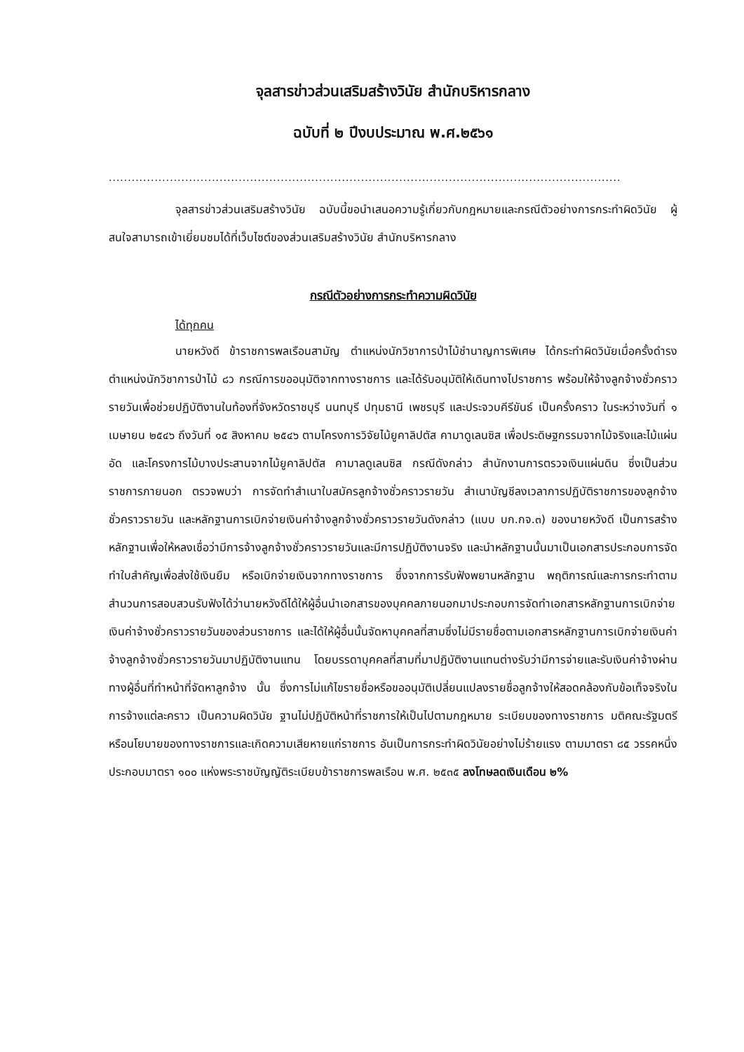จุลสารข่าวส่วนเสริมสร้างวินัย สำนักบริหารกลาง
ฉบับที่ ๒ ปีงบประมาณ พ.ศ.๒๕๖๑
......................................................................................................................................
จุลสารข่าวส่วนเสริมสร้างวินัย ฉบับนี้ขอนำเสนอความรู้เกี่ยวกับกฎหมายและกรณีตัวอย่างการกระทำผิดวินัย ผู้สนใจสามารถเข้าเยี่ยมชมได้ที่เว็บไซต์ของส่วนเสริมสร้างวินัย สำนักบริหารกลาง
กรณีตัวอย่างการกระทำความผิดวินัย
ได้ทุกคน
นายหวังดี ข้าราชการพลเรือนสามัญ ตำแหน่งนักวิชาการป่าไม้ชำนาญการพิเศษ ได้กระทำผิดวินัยเมื่อครั้งดำรงตำแหน่งนักวิชาการป่าไม้ ๘ว กรณีการขออนุมัติจากทางราชการ และได้รับอนุมัติให้เดินทางไปราชการ พร้อมให้จ้างลูกจ้างชั่วคราวรายวันเพื่อช่วยปฏิบัติงานในท้องที่จังหวัดราชบุรี นนทบุรี ปทุมธานี เพชรบุรี และประจวบคีรีขันธ์ เป็นครั้งคราว ในระหว่างวันที่ ๑ เมษายน ๒๕๔๖ ถึงวันที่ ๑๕ สิงหาคม ๒๕๔๖ ตามโครงการวิจัยไม้ยูคาลิปตัส คามาดูเลนซิส เพื่อประดิษฐกรรมจากไม้จริงและไม้แผ่นอัด และโครงการไม้บางประสานจากไม้ยูคาลิปตัส คามาลดูเลนซิส กรณีดังกล่าว สำนักงานการตรวจเงินแผ่นดิน ซึ่งเป็นส่วนราชการภายนอก ตรวจพบว่า การจัดทำสำเนาใบสมัครลูกจ้างชั่วคราวรายวัน สำเนาบัญชีลงเวลาการปฏิบัติราชการของลูกจ้างชั่วคราวรายวัน และหลักฐานการเบิกจ่ายเงินค่าจ้างลูกจ้างชั่วคราวรายวันดังกล่าว (แบบ บก.กจ.๓) ของนายหวังดี เป็นการสร้างหลักฐานเพื่อให้หลงเชื่อว่ามีการจ้างลูกจ้างชั่วคราวรายวันและมีการปฏิบัติงานจริง และนำหลักฐานนั้นมาเป็นเอกสารประกอบการจัดทำใบสำคัญเพื่อส่งใช้เงินยืม หรือเบิกจ่ายเงินจากทางราชการ ซึ่งจากการรับฟังพยานหลักฐาน พฤติการณ์และการกระทำตามสำนวนการสอบสวนรับฟังได้ว่านายหวังดีได้ให้ผู้อื่นนำเอกสารของบุคคลภายนอกมาประกอบการจัดทำเอกสารหลักฐานการเบิกจ่ายเงินค่าจ้างชั่วคราวรายวันของส่วนราชการ และได้ให้ผู้อื่นนั้นจัดหาบุคคลที่สามซึ่งไม่มีรายชื่อตามเอกสารหลักฐานการเบิกจ่ายเงินค่าจ้างลูกจ้างชั่วคราวรายวันมาปฏิบัติงานแทน โดยบรรดาบุคคลที่สามที่มาปฏิบัติงานแทนต่างรับว่ามีการจ่ายและรับเงินค่าจ้างผ่านทางผู้อื่นที่ทำหน้าที่จัดหาลูกจ้าง นั้น ซึ่งการไม่แก้ไขรายชื่อหรือขออนุมัติเปลี่ยนแปลงรายชื่อลูกจ้างให้สอดคล้องกับข้อเท็จจริงในการจ้างแต่ละคราว เป็นความผิดวินัย ฐานไม่ปฏิบัติหน้าที่ราชการให้เป็นไปตามกฎหมาย ระเบียบของทางราชการ มติคณะรัฐมตรี หรือนโยบายของทางราชการและเกิดความเสียหายแก่ราชการ อันเป็นการกระทำผิดวินัยอย่างไม่ร้ายแรง ตามมาตรา ๘๕ วรรคหนึ่ง ประกอบมาตรา ๑๐๐ แห่งพระราชบัญญัติระเบียบข้าราชการพลเรือน พ.ศ. ๒๕๓๕ ลงโทษลดเงินเดือน ๒%